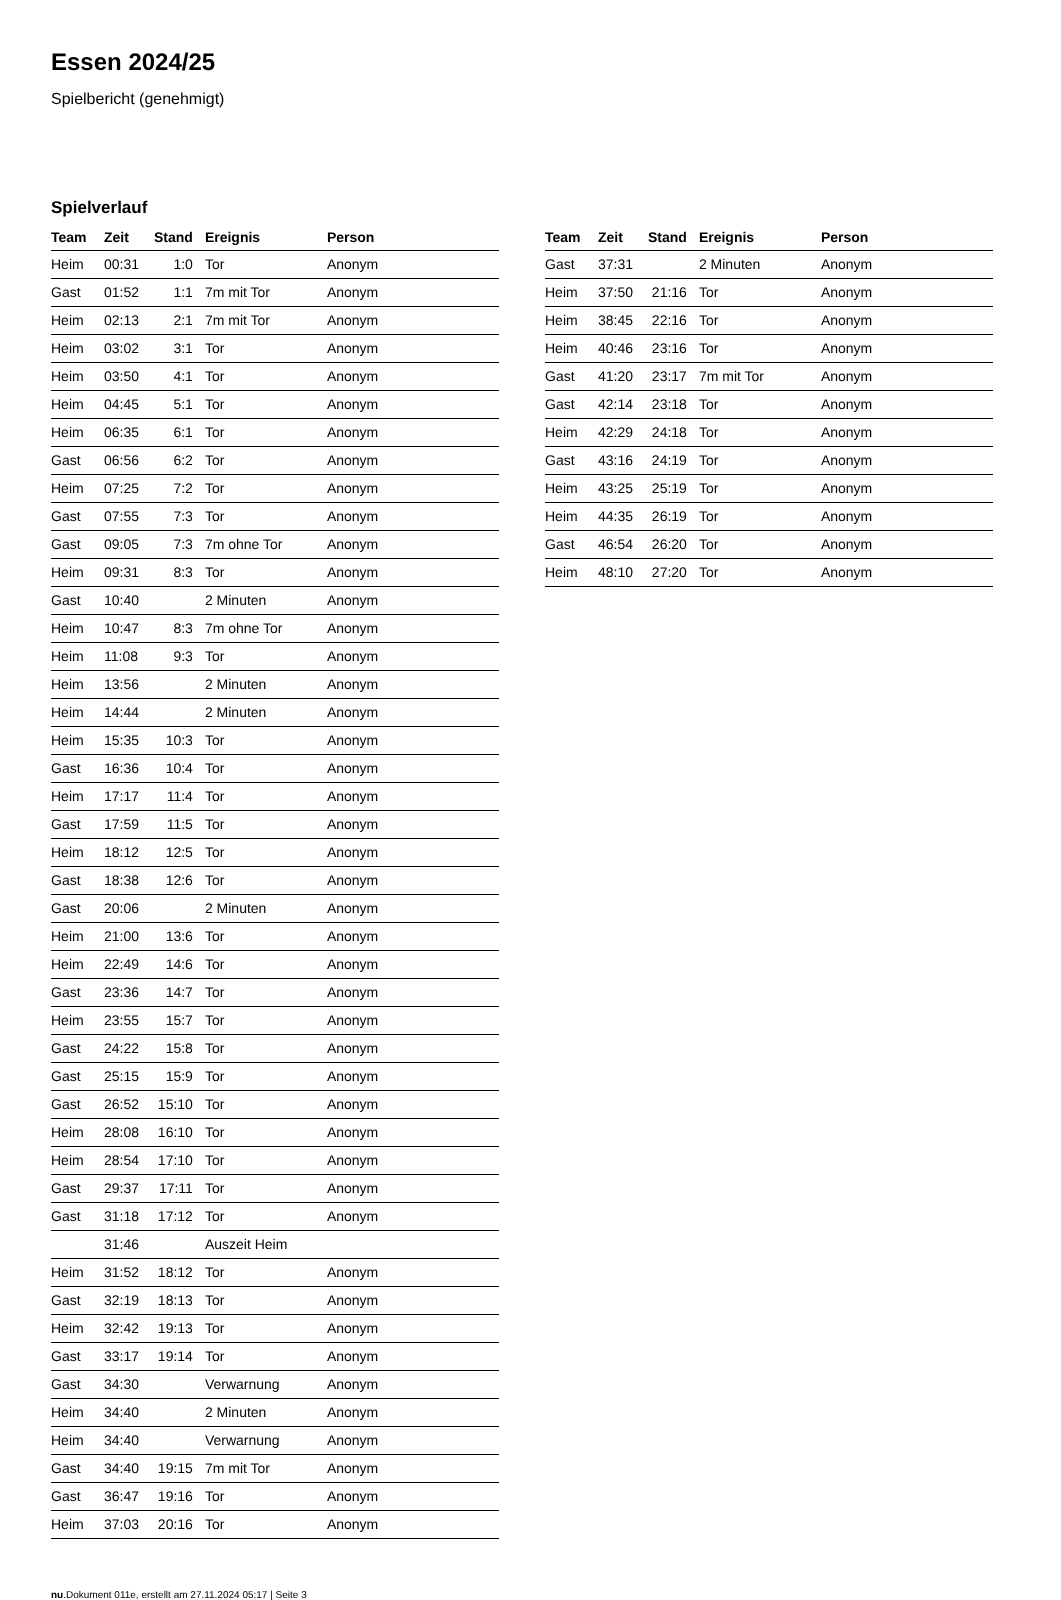Essen 2024/25
Spielbericht (genehmigt)
Spielverlauf
| Team | Zeit | Stand | Ereignis | Person |
| --- | --- | --- | --- | --- |
| Heim | 00:31 | 1:0 | Tor | Anonym |
| Gast | 01:52 | 1:1 | 7m mit Tor | Anonym |
| Heim | 02:13 | 2:1 | 7m mit Tor | Anonym |
| Heim | 03:02 | 3:1 | Tor | Anonym |
| Heim | 03:50 | 4:1 | Tor | Anonym |
| Heim | 04:45 | 5:1 | Tor | Anonym |
| Heim | 06:35 | 6:1 | Tor | Anonym |
| Gast | 06:56 | 6:2 | Tor | Anonym |
| Heim | 07:25 | 7:2 | Tor | Anonym |
| Gast | 07:55 | 7:3 | Tor | Anonym |
| Gast | 09:05 | 7:3 | 7m ohne Tor | Anonym |
| Heim | 09:31 | 8:3 | Tor | Anonym |
| Gast | 10:40 | | 2 Minuten | Anonym |
| Heim | 10:47 | 8:3 | 7m ohne Tor | Anonym |
| Heim | 11:08 | 9:3 | Tor | Anonym |
| Heim | 13:56 | | 2 Minuten | Anonym |
| Heim | 14:44 | | 2 Minuten | Anonym |
| Heim | 15:35 | 10:3 | Tor | Anonym |
| Gast | 16:36 | 10:4 | Tor | Anonym |
| Heim | 17:17 | 11:4 | Tor | Anonym |
| Gast | 17:59 | 11:5 | Tor | Anonym |
| Heim | 18:12 | 12:5 | Tor | Anonym |
| Gast | 18:38 | 12:6 | Tor | Anonym |
| Gast | 20:06 | | 2 Minuten | Anonym |
| Heim | 21:00 | 13:6 | Tor | Anonym |
| Heim | 22:49 | 14:6 | Tor | Anonym |
| Gast | 23:36 | 14:7 | Tor | Anonym |
| Heim | 23:55 | 15:7 | Tor | Anonym |
| Gast | 24:22 | 15:8 | Tor | Anonym |
| Gast | 25:15 | 15:9 | Tor | Anonym |
| Gast | 26:52 | 15:10 | Tor | Anonym |
| Heim | 28:08 | 16:10 | Tor | Anonym |
| Heim | 28:54 | 17:10 | Tor | Anonym |
| Gast | 29:37 | 17:11 | Tor | Anonym |
| Gast | 31:18 | 17:12 | Tor | Anonym |
| | 31:46 | | Auszeit Heim | |
| Heim | 31:52 | 18:12 | Tor | Anonym |
| Gast | 32:19 | 18:13 | Tor | Anonym |
| Heim | 32:42 | 19:13 | Tor | Anonym |
| Gast | 33:17 | 19:14 | Tor | Anonym |
| Gast | 34:30 | | Verwarnung | Anonym |
| Heim | 34:40 | | 2 Minuten | Anonym |
| Heim | 34:40 | | Verwarnung | Anonym |
| Gast | 34:40 | 19:15 | 7m mit Tor | Anonym |
| Gast | 36:47 | 19:16 | Tor | Anonym |
| Heim | 37:03 | 20:16 | Tor | Anonym |
| Team | Zeit | Stand | Ereignis | Person |
| --- | --- | --- | --- | --- |
| Gast | 37:31 | | 2 Minuten | Anonym |
| Heim | 37:50 | 21:16 | Tor | Anonym |
| Heim | 38:45 | 22:16 | Tor | Anonym |
| Heim | 40:46 | 23:16 | Tor | Anonym |
| Gast | 41:20 | 23:17 | 7m mit Tor | Anonym |
| Gast | 42:14 | 23:18 | Tor | Anonym |
| Heim | 42:29 | 24:18 | Tor | Anonym |
| Gast | 43:16 | 24:19 | Tor | Anonym |
| Heim | 43:25 | 25:19 | Tor | Anonym |
| Heim | 44:35 | 26:19 | Tor | Anonym |
| Gast | 46:54 | 26:20 | Tor | Anonym |
| Heim | 48:10 | 27:20 | Tor | Anonym |
nu.Dokument 011e, erstellt am 27.11.2024 05:17 | Seite 3